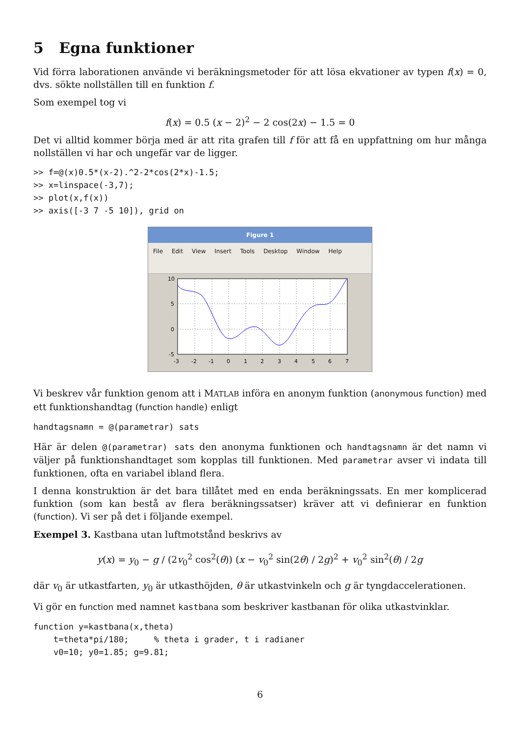5 Egna funktioner
Vid förra laborationen använde vi beräkningsmetoder för att lösa ekvationer av typen f(x) = 0, dvs. sökte nollställen till en funktion f.
Som exempel tog vi
f(x) = 0.5 (x − 2)<sup>2</sup> − 2 cos(2x) − 1.5 = 0
Det vi alltid kommer börja med är att rita grafen till f för att få en uppfattning om hur många nollställen vi har och ungefär var de ligger.
>> f=@(x)0.5*(x-2).^2-2*cos(2*x)-1.5;
>> x=linspace(-3,7);
>> plot(x,f(x))
>> axis([-3 7 -5 10]), grid on
Figure 1
File Edit View Insert Tools Desktop Window Help
10
5
0
-5
-3
-2
-1
0
1
2
3
4
5
6
7
Vi beskrev vår funktion genom att i MATLAB införa en anonym funktion (anonymous function) med ett funktionshandtag (function handle) enligt
handtagsnamn = @(parametrar) sats
Här är delen @(parametrar) sats den anonyma funktionen och handtagsnamn är det namn vi väljer på funktionshandtaget som kopplas till funktionen. Med parametrar avser vi indata till funktionen, ofta en variabel ibland flera.
I denna konstruktion är det bara tillåtet med en enda beräkningssats. En mer komplicerad funktion (som kan bestå av flera beräkningssatser) kräver att vi definierar en funktion (function). Vi ser på det i följande exempel.
Exempel 3. Kastbana utan luftmotstånd beskrivs av
y(x) = y<sub>0</sub> − g / (2v<sub>0</sub><sup>2</sup> cos<sup>2</sup>(θ)) (x − v<sub>0</sub><sup>2</sup> sin(2θ) / 2g)<sup>2</sup> + v<sub>0</sub><sup>2</sup> sin<sup>2</sup>(θ) / 2g
där v<sub>0</sub> är utkastfarten, y<sub>0</sub> är utkasthöjden, θ är utkastvinkeln och g är tyngdaccelerationen.
Vi gör en function med namnet kastbana som beskriver kastbanan för olika utkastvinklar.
function y=kastbana(x,theta)
    t=theta*pi/180;     % theta i grader, t i radianer
    v0=10; y0=1.85; g=9.81;
6